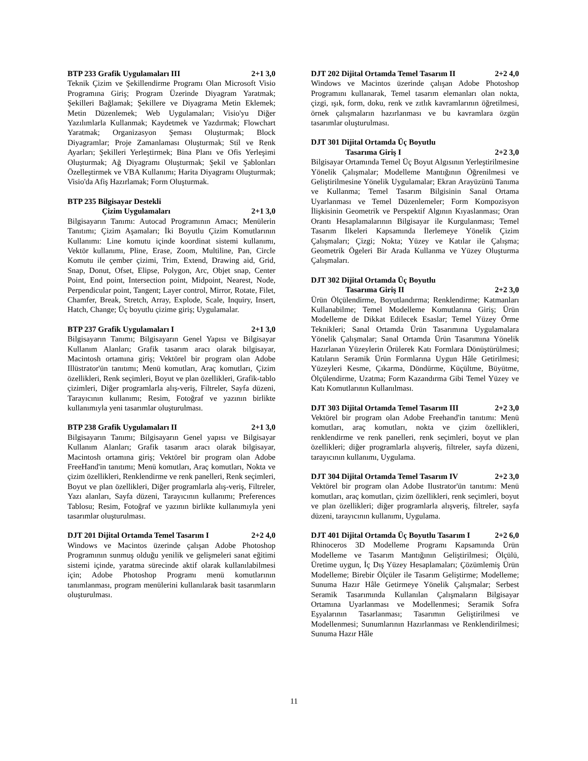BTP 233 Grafik Uygulamaları III 2+1 3,0
Teknik Çizim ve Şekillendirme Programı Olan Microsoft Visio Programına Giriş; Program Üzerinde Diyagram Yaratmak; Şekilleri Bağlamak; Şekillere ve Diyagrama Metin Eklemek; Metin Düzenlemek; Web Uygulamaları; Visio'yu Diğer Yazılımlarla Kullanmak; Kaydetmek ve Yazdırmak; Flowchart Yaratmak; Organizasyon Şeması Oluşturmak; Block Diyagramlar; Proje Zamanlaması Oluşturmak; Stil ve Renk Ayarları; Şekilleri Yerleştirmek; Bina Planı ve Ofis Yerleşimi Oluşturmak; Ağ Diyagramı Oluşturmak; Şekil ve Şablonları Özelleştirmek ve VBA Kullanımı; Harita Diyagramı Oluşturmak; Visio'da Afiş Hazırlamak; Form Oluşturmak.
BTP 235 Bilgisayar Destekli
Çizim Uygulamaları 2+1 3,0
Bilgisayarın Tanımı: Autocad Programının Amacı; Menülerin Tanıtımı; Çizim Aşamaları; İki Boyutlu Çizim Komutlarının Kullanımı: Line komutu içinde koordinat sistemi kullanımı, Vektör kullanımı, Pline, Erase, Zoom, Multiline, Pan, Circle Komutu ile çember çizimi, Trim, Extend, Drawing aid, Grid, Snap, Donut, Ofset, Elipse, Polygon, Arc, Objet snap, Center Point, End point, Intersection point, Midpoint, Nearest, Node, Perpendicular point, Tangent; Layer control, Mirror, Rotate, Filet, Chamfer, Break, Stretch, Array, Explode, Scale, Inquiry, Insert, Hatch, Change; Üç boyutlu çizime giriş; Uygulamalar.
BTP 237 Grafik Uygulamaları I 2+1 3,0
Bilgisayarın Tanımı; Bilgisayarın Genel Yapısı ve Bilgisayar Kullanım Alanları; Grafik tasarım aracı olarak bilgisayar, Macintosh ortamına giriş; Vektörel bir program olan Adobe Illüstrator'ün tanıtımı; Menü komutları, Araç komutları, Çizim özellikleri, Renk seçimleri, Boyut ve plan özellikleri, Grafik-tablo çizimleri, Diğer programlarla alış-veriş, Filtreler, Sayfa düzeni, Tarayıcının kullanımı; Resim, Fotoğraf ve yazının birlikte kullanımıyla yeni tasarımlar oluşturulması.
BTP 238 Grafik Uygulamaları II 2+1 3,0
Bilgisayarın Tanımı; Bilgisayarın Genel yapısı ve Bilgisayar Kullanım Alanları; Grafik tasarım aracı olarak bilgisayar, Macintosh ortamına giriş; Vektörel bir program olan Adobe FreeHand'in tanıtımı; Menü komutları, Araç komutları, Nokta ve çizim özellikleri, Renklendirme ve renk panelleri, Renk seçimleri, Boyut ve plan özellikleri, Diğer programlarla alış-veriş, Filtreler, Yazı alanları, Sayfa düzeni, Tarayıcının kullanımı; Preferences Tablosu; Resim, Fotoğraf ve yazının birlikte kullanımıyla yeni tasarımlar oluşturulması.
DJT 201 Dijital Ortamda Temel Tasarım I 2+2 4,0
Windows ve Macintos üzerinde çalışan Adobe Photoshop Programının sunmuş olduğu yenilik ve gelişmeleri sanat eğitimi sistemi içinde, yaratma sürecinde aktif olarak kullanılabilmesi için; Adobe Photoshop Programı menü komutlarının tanımlanması, program menülerini kullanılarak basit tasarımların oluşturulması.
DJT 202 Dijital Ortamda Temel Tasarım II 2+2 4,0
Windows ve Macintos üzerinde çalışan Adobe Photoshop Programını kullanarak, Temel tasarım elemanları olan nokta, çizgi, ışık, form, doku, renk ve zıtlık kavramlarının öğretilmesi, örnek çalışmaların hazırlanması ve bu kavramlara özgün tasarımlar oluşturulması.
DJT 301 Dijital Ortamda Üç Boyutlu
Tasarıma Giriş I 2+2 3,0
Bilgisayar Ortamında Temel Üç Boyut Algısının Yerleştirilmesine Yönelik Çalışmalar; Modelleme Mantığının Öğrenilmesi ve Geliştirilmesine Yönelik Uygulamalar; Ekran Arayüzünü Tanıma ve Kullanma; Temel Tasarım Bilgisinin Sanal Ortama Uyarlanması ve Temel Düzenlemeler; Form Kompozisyon İlişkisinin Geometrik ve Perspektif Algının Kıyaslanması; Oran Orantı Hesaplamalarının Bilgisayar ile Kurgulanması; Temel Tasarım İlkeleri Kapsamında İlerlemeye Yönelik Çizim Çalışmaları; Çizgi; Nokta; Yüzey ve Katılar ile Çalışma; Geometrik Ögeleri Bir Arada Kullanma ve Yüzey Oluşturma Çalışmaları.
DJT 302 Dijital Ortamda Üç Boyutlu
Tasarıma Giriş II 2+2 3,0
Ürün Ölçülendirme, Boyutlandırma; Renklendirme; Katmanları Kullanabilme; Temel Modelleme Komutlarına Giriş; Ürün Modelleme de Dikkat Edilecek Esaslar; Temel Yüzey Örme Teknikleri; Sanal Ortamda Ürün Tasarımına Uygulamalara Yönelik Çalışmalar; Sanal Ortamda Ürün Tasarımına Yönelik Hazırlanan Yüzeylerin Örülerek Katı Formlara Dönüştürülmesi; Katıların Seramik Ürün Formlarına Uygun Hâle Getirilmesi; Yüzeyleri Kesme, Çıkarma, Döndürme, Küçültme, Büyütme, Ölçülendirme, Uzatma; Form Kazandırma Gibi Temel Yüzey ve Katı Komutlarının Kullanılması.
DJT 303 Dijital Ortamda Temel Tasarım III 2+2 3,0
Vektörel bir program olan Adobe Freehand'in tanıtımı: Menü komutları, araç komutları, nokta ve çizim özellikleri, renklendirme ve renk panelleri, renk seçimleri, boyut ve plan özellikleri; diğer programlarla alışveriş, filtreler, sayfa düzeni, tarayıcının kullanımı, Uygulama.
DJT 304 Dijital Ortamda Temel Tasarım IV 2+2 3,0
Vektörel bir program olan Adobe Ilustrator'ün tanıtımı: Menü komutları, araç komutları, çizim özellikleri, renk seçimleri, boyut ve plan özellikleri; diğer programlarla alışveriş, filtreler, sayfa düzeni, tarayıcının kullanımı, Uygulama.
DJT 401 Dijital Ortamda Üç Boyutlu Tasarım I 2+2 6,0
Rhinoceros 3D Modelleme Programı Kapsamında Ürün Modelleme ve Tasarım Mantığının Geliştirilmesi; Ölçülü, Üretime uygun, İç Dış Yüzey Hesaplamaları; Çözümlemiş Ürün Modelleme; Birebir Ölçüler ile Tasarım Geliştirme; Modelleme; Sunuma Hazır Hâle Getirmeye Yönelik Çalışmalar; Serbest Seramik Tasarımında Kullanılan Çalışmaların Bilgisayar Ortamına Uyarlanması ve Modellenmesi; Seramik Sofra Eşyalarının Tasarlanması; Tasarımın Geliştirilmesi ve Modellenmesi; Sunumlarının Hazırlanması ve Renklendirilmesi; Sunuma Hazır Hâle
11